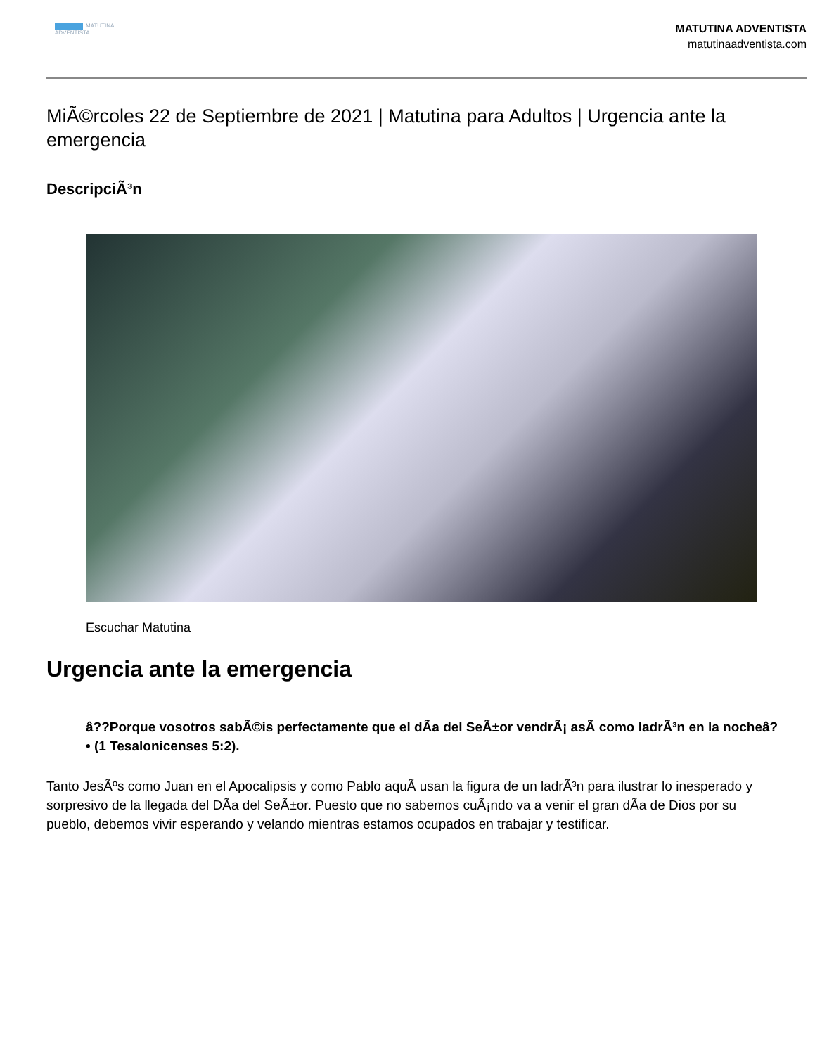MATUTINA
ADVENTISTA
MATUTINA ADVENTISTA
matutinaadventista.com
MiÃ©rcoles 22 de Septiembre de 2021 | Matutina para Adultos | Urgencia ante la emergencia
DescripciÃ³n
Escuchar Matutina
Urgencia ante la emergencia
â??Porque vosotros sabÃ©is perfectamente que el dÃa del SeÃ±or vendrÃ¡ asÃ como ladrÃ³n en la nocheâ?• (1 Tesalonicenses 5:2).
Tanto JesÃºs como Juan en el Apocalipsis y como Pablo aquÃ usan la figura de un ladrÃ³n para ilustrar lo inesperado y sorpresivo de la llegada del DÃa del SeÃ±or. Puesto que no sabemos cuÃ¡ndo va a venir el gran dÃa de Dios por su pueblo, debemos vivir esperando y velando mientras estamos ocupados en trabajar y testificar.